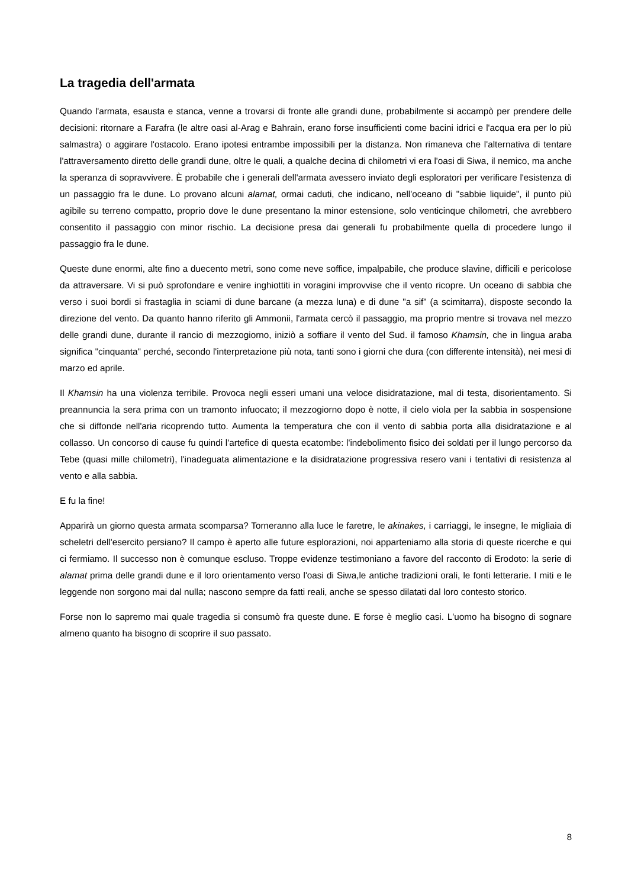La tragedia dell'armata
Quando l'armata, esausta e stanca, venne a trovarsi di fronte alle grandi dune, probabilmente si accampò per prendere delle decisioni: ritornare a Farafra (le altre oasi al-Arag e Bahrain, erano forse insufficienti come bacini idrici e l'acqua era per lo più salmastra) o aggirare l'ostacolo. Erano ipotesi entrambe impossibili per la distanza. Non rimaneva che l'alternativa di tentare l'attraversamento diretto delle grandi dune, oltre le quali, a qualche decina di chilometri vi era l'oasi di Siwa, il nemico, ma anche la speranza di sopravvivere. È probabile che i generali dell'armata avessero inviato degli esploratori per verificare l'esistenza di un passaggio fra le dune. Lo provano alcuni alamat, ormai caduti, che indicano, nell'oceano di "sabbie liquide", il punto più agibile su terreno compatto, proprio dove le dune presentano la minor estensione, solo venticinque chilometri, che avrebbero consentito il passaggio con minor rischio. La decisione presa dai generali fu probabilmente quella di procedere lungo il passaggio fra le dune.
Queste dune enormi, alte fino a duecento metri, sono come neve soffice, impalpabile, che produce slavine, difficili e pericolose da attraversare. Vi si può sprofondare e venire inghiottiti in voragini improvvise che il vento ricopre. Un oceano di sabbia che verso i suoi bordi si frastaglia in sciami di dune barcane (a mezza luna) e di dune "a sif" (a scimitarra), disposte secondo la direzione del vento. Da quanto hanno riferito gli Ammonii, l'armata cercò il passaggio, ma proprio mentre si trovava nel mezzo delle grandi dune, durante il rancio di mezzogiorno, iniziò a soffiare il vento del Sud. il famoso Khamsin, che in lingua araba significa "cinquanta" perché, secondo l'interpretazione più nota, tanti sono i giorni che dura (con differente intensità), nei mesi di marzo ed aprile.
Il Khamsin ha una violenza terribile. Provoca negli esseri umani una veloce disidratazione, mal di testa, disorientamento. Si preannuncia la sera prima con un tramonto infuocato; il mezzogiorno dopo è notte, il cielo viola per la sabbia in sospensione che si diffonde nell'aria ricoprendo tutto. Aumenta la temperatura che con il vento di sabbia porta alla disidratazione e al collasso. Un concorso di cause fu quindi l'artefice di questa ecatombe: l'indebolimento fisico dei soldati per il lungo percorso da Tebe (quasi mille chilometri), l'inadeguata alimentazione e la disidratazione progressiva resero vani i tentativi di resistenza al vento e alla sabbia.
E fu la fine!
Apparirà un giorno questa armata scomparsa? Torneranno alla luce le faretre, le akinakes, i carriaggi, le insegne, le migliaia di scheletri dell'esercito persiano? Il campo è aperto alle future esplorazioni, noi apparteniamo alla storia di queste ricerche e qui ci fermiamo. Il successo non è comunque escluso. Troppe evidenze testimoniano a favore del racconto di Erodoto: la serie di alamat prima delle grandi dune e il loro orientamento verso l'oasi di Siwa,le antiche tradizioni orali, le fonti letterarie. I miti e le leggende non sorgono mai dal nulla; nascono sempre da fatti reali, anche se spesso dilatati dal loro contesto storico.
Forse non lo sapremo mai quale tragedia si consumò fra queste dune. E forse è meglio casi. L'uomo ha bisogno di sognare almeno quanto ha bisogno di scoprire il suo passato.
8